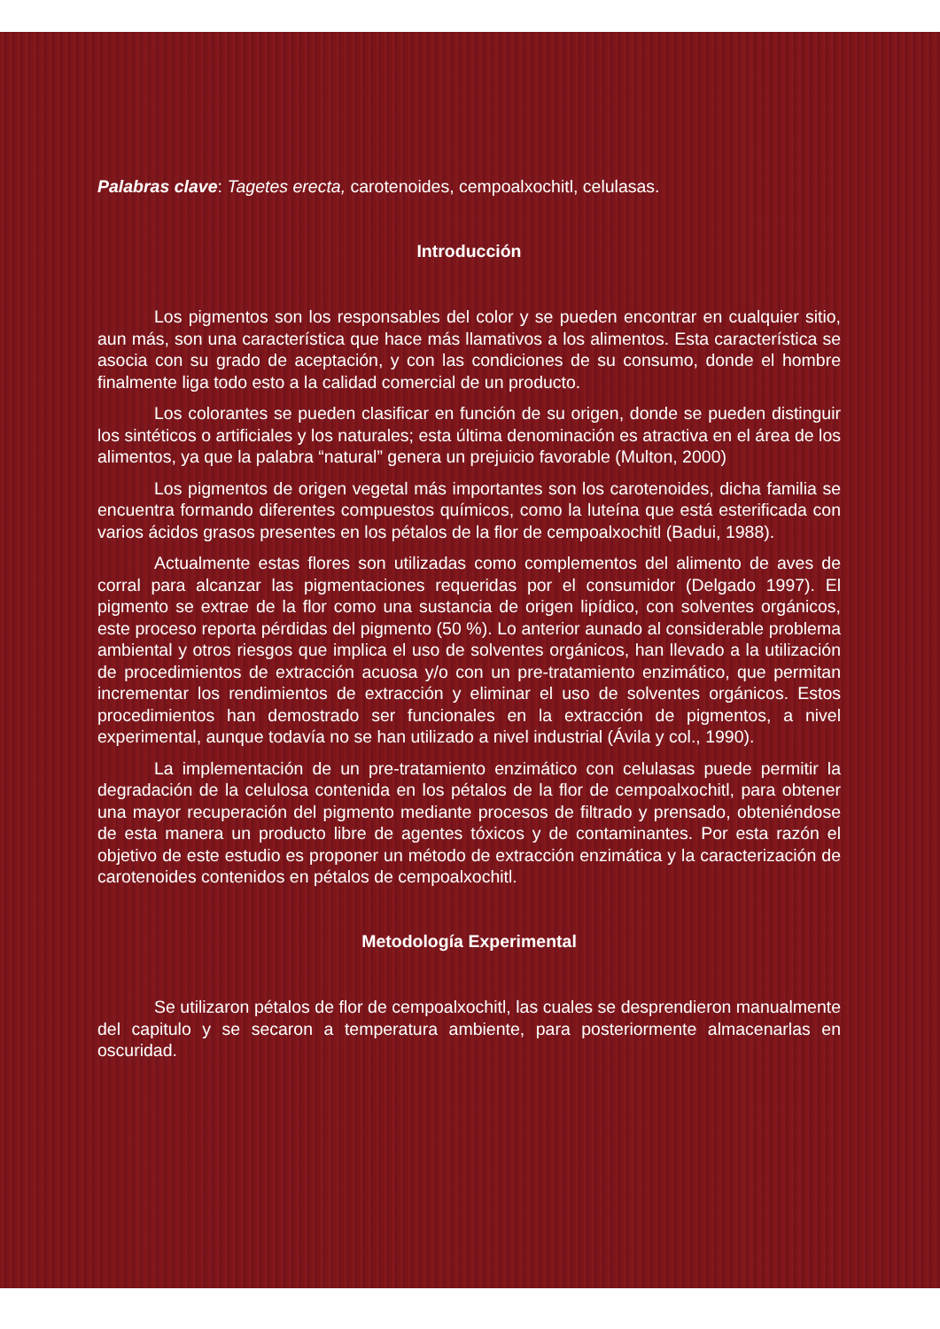Palabras clave: Tagetes erecta, carotenoides, cempoalxochitl, celulasas.
Introducción
Los pigmentos son los responsables del color y se pueden encontrar en cualquier sitio, aun más, son una característica que hace más llamativos a los alimentos. Esta característica se asocia con su grado de aceptación, y con las condiciones de su consumo, donde el hombre finalmente liga todo esto a la calidad comercial de un producto.
Los colorantes se pueden clasificar en función de su origen, donde se pueden distinguir los sintéticos o artificiales y los naturales; esta última denominación es atractiva en el área de los alimentos, ya que la palabra “natural” genera un prejuicio favorable (Multon, 2000)
Los pigmentos de origen vegetal más importantes son los carotenoides, dicha familia se encuentra formando diferentes compuestos químicos, como la luteína que está esterificada con varios ácidos grasos presentes en los pétalos de la flor de cempoalxochitl (Badui, 1988).
Actualmente estas flores son utilizadas como complementos del alimento de aves de corral para alcanzar las pigmentaciones requeridas por el consumidor (Delgado 1997). El pigmento se extrae de la flor como una sustancia de origen lipídico, con solventes orgánicos, este proceso reporta pérdidas del pigmento (50 %). Lo anterior aunado al considerable problema ambiental y otros riesgos que implica el uso de solventes orgánicos, han llevado a la utilización de procedimientos de extracción acuosa y/o con un pre-tratamiento enzimático, que permitan incrementar los rendimientos de extracción y eliminar el uso de solventes orgánicos. Estos procedimientos han demostrado ser funcionales en la extracción de pigmentos, a nivel experimental, aunque todavía no se han utilizado a nivel industrial (Ávila y col., 1990).
La implementación de un pre-tratamiento enzimático con celulasas puede permitir la degradación de la celulosa contenida en los pétalos de la flor de cempoalxochitl, para obtener una mayor recuperación del pigmento mediante procesos de filtrado y prensado, obteniéndose de esta manera un producto libre de agentes tóxicos y de contaminantes. Por esta razón el objetivo de este estudio es proponer un método de extracción enzimática y la caracterización de carotenoides contenidos en pétalos de cempoalxochitl.
Metodología Experimental
Se utilizaron pétalos de flor de cempoalxochitl, las cuales se desprendieron manualmente del capitulo y se secaron a temperatura ambiente, para posteriormente almacenarlas en oscuridad.